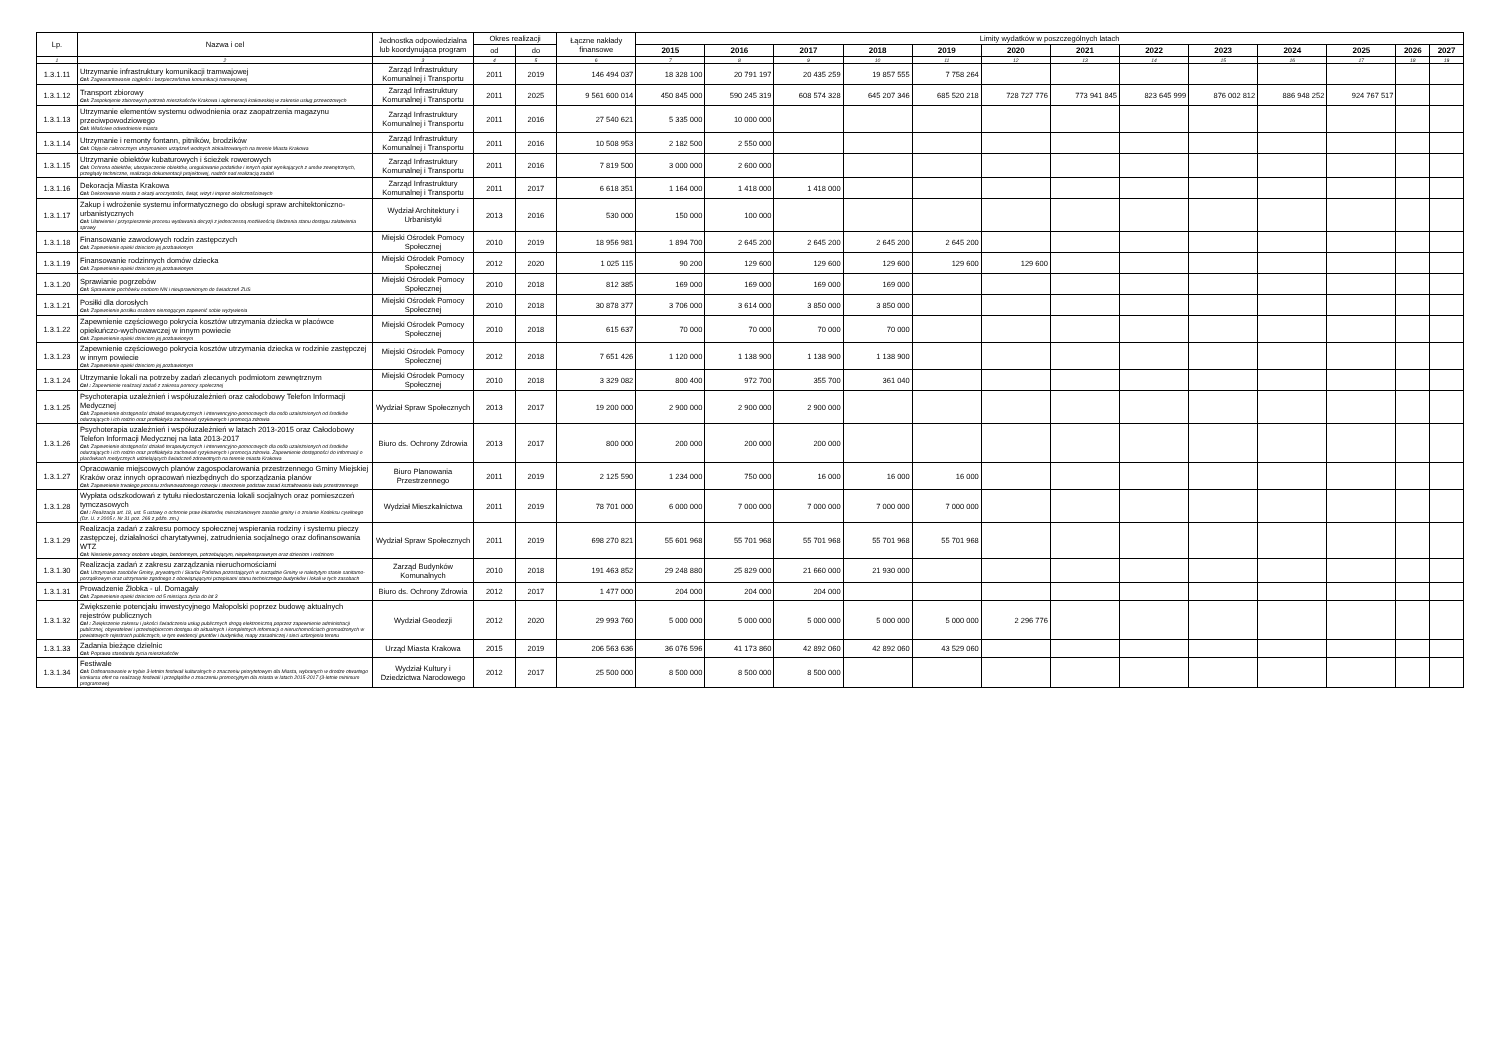| Lp. | Nazwa i cel | Jednostka odpowiedzialna lub koordynująca program | Okres realizacji | | Łączne nakłady finansowe | Limity wydatków w poszczególnych latach | | | | | | | | | | | | |
| --- | --- | --- | --- | --- | --- | --- | --- | --- | --- | --- | --- | --- | --- | --- | --- | --- | --- | --- |
| | | | od | do | | 2015 | 2016 | 2017 | 2018 | 2019 | 2020 | 2021 | 2022 | 2023 | 2024 | 2025 | 2026 | 2027 |
| 1 | 2 | 3 | 4 | 5 | 6 | 7 | 8 | 9 | 10 | 11 | 12 | 13 | 14 | 15 | 16 | 17 | 18 | 19 |
| 1.3.1.11 | Utrzymanie infrastruktury komunikacji tramwajowej Cel: Zagwarantowanie ciągłości i bezpieczeństwa komunikacji tramwajowej | Zarząd Infrastruktury Komunalnej i Transportu | 2011 | 2019 | 146 494 037 | 18 328 100 | 20 791 197 | 20 435 259 | 19 857 555 | 7 758 264 | | | | | | | | |
| 1.3.1.12 | Transport zbiorowy Cel: Zaspokojenie zbiorowych potrzeb mieszkańców Krakowa i aglomeracji krakowskiej w zakresie usług przewozowych | Zarząd Infrastruktury Komunalnej i Transportu | 2011 | 2025 | 9 561 600 014 | 450 845 000 | 590 245 319 | 608 574 328 | 645 207 346 | 685 520 218 | 728 727 776 | 773 941 845 | 823 645 999 | 876 002 812 | 886 948 252 | 924 767 517 | | |
| 1.3.1.13 | Utrzymanie elementów systemu odwodnienia oraz zaopatrzenia magazynu przeciwpowodziowego Cel: Właściwe odwodnienie miasta | Zarząd Infrastruktury Komunalnej i Transportu | 2011 | 2016 | 27 540 621 | 5 335 000 | 10 000 000 | | | | | | | | | | | |
| 1.3.1.14 | Utrzymanie i remonty fontann, pitników, brodzików Cel: Objęcie całorocznym utrzymaniem urządzeń wodnych zlokalizowanych na terenie Miasta Krakowa | Zarząd Infrastruktury Komunalnej i Transportu | 2011 | 2016 | 10 508 953 | 2 182 500 | 2 550 000 | | | | | | | | | | | |
| 1.3.1.15 | Utrzymanie obiektów kubaturowych i ścieżek rowerowych Cel: Ochrona obiektów, ubezpieczenie obiektów, uregulowanie podatków i innych opłat wynikających z umów zewnętrznych, przeglądy techniczne, realizacja dokumentacji projektowej, nadzór nad realizacją zadań | Zarząd Infrastruktury Komunalnej i Transportu | 2011 | 2016 | 7 819 500 | 3 000 000 | 2 600 000 | | | | | | | | | | | |
| 1.3.1.16 | Dekoracja Miasta Krakowa Cel: Dekorowanie miasta z okazji uroczystości, świąt, wizyt i imprez okolicznościowych | Zarząd Infrastruktury Komunalnej i Transportu | 2011 | 2017 | 6 618 351 | 1 164 000 | 1 418 000 | 1 418 000 | | | | | | | | | | |
| 1.3.1.17 | Zakup i wdrożenie systemu informatycznego do obsługi spraw architektoniczno-urbanistycznych Cel: Ułatwienie i przyspieszenie procesu wydawania decyzji z jednoczesną możliwością śledzenia stanu dostępu załatwienia sprawy | Wydział Architektury i Urbanistyki | 2013 | 2016 | 530 000 | 150 000 | 100 000 | | | | | | | | | | | |
| 1.3.1.18 | Finansowanie zawodowych rodzin zastępczych Cel: Zapewnienie opieki dzieciom jej pozbawionym | Miejski Ośrodek Pomocy Społecznej | 2010 | 2019 | 18 956 981 | 1 894 700 | 2 645 200 | 2 645 200 | 2 645 200 | 2 645 200 | | | | | | | | |
| 1.3.1.19 | Finansowanie rodzinnych domów dziecka Cel: Zapewnienie opieki dzieciom jej pozbawionym | Miejski Ośrodek Pomocy Społecznej | 2012 | 2020 | 1 025 115 | 90 200 | 129 600 | 129 600 | 129 600 | 129 600 | 129 600 | | | | | | | |
| 1.3.1.20 | Sprawianie pogrzebów Cel: Sprawianie pochówku osobom NN i nieuprawnionym do świadczeń ZUS | Miejski Ośrodek Pomocy Społecznej | 2010 | 2018 | 812 385 | 169 000 | 169 000 | 169 000 | 169 000 | | | | | | | | | |
| 1.3.1.21 | Posiłki dla dorosłych Cel: Zapewnienie posiłku osobom niemogącym zapewnić sobie wyżywienia | Miejski Ośrodek Pomocy Społecznej | 2010 | 2018 | 30 878 377 | 3 706 000 | 3 614 000 | 3 850 000 | 3 850 000 | | | | | | | | | |
| 1.3.1.22 | Zapewnienie częściowego pokrycia kosztów utrzymania dziecka w placówce opiekuńczo-wychowawczej w innym powiecie Cel: Zapewnienie opieki dzieciom jej pozbawionym | Miejski Ośrodek Pomocy Społecznej | 2010 | 2018 | 615 637 | 70 000 | 70 000 | 70 000 | 70 000 | | | | | | | | | |
| 1.3.1.23 | Zapewnienie częściowego pokrycia kosztów utrzymania dziecka w rodzinie zastępczej w innym powiecie Cel: Zapewnienie opieki dzieciom jej pozbawionym | Miejski Ośrodek Pomocy Społecznej | 2012 | 2018 | 7 651 426 | 1 120 000 | 1 138 900 | 1 138 900 | 1 138 900 | | | | | | | | | |
| 1.3.1.24 | Utrzymanie lokali na potrzeby zadań zlecanych podmiotom zewnętrznym Cel : Zapewnienie realizacji zadań z zakresu pomocy społecznej | Miejski Ośrodek Pomocy Społecznej | 2010 | 2018 | 3 329 082 | 800 400 | 972 700 | 355 700 | 361 040 | | | | | | | | | |
| 1.3.1.25 | Psychoterapia uzależnień i współuzależnień oraz całodobowy Telefon Informacji Medycznej Cel: Zapewnienie dostępności działań terapeutycznych i interwencyjno-pomocowych dla osób uzależnionych od środków odurzających i ich rodzin oraz profilaktyka zachowań ryzykownych i promocja zdrowia | Wydział Spraw Społecznych | 2013 | 2017 | 19 200 000 | 2 900 000 | 2 900 000 | 2 900 000 | | | | | | | | | | |
| 1.3.1.26 | Psychoterapia uzależnień i współuzależnień w latach 2013-2015 oraz Całodobowy Telefon Informacji Medycznej na lata 2013-2017 Cel: Zapewnienie dostępności działań terapeutycznych i interwencyjno-pomocowych dla osób uzależnionych od środków odurzających i ich rodzin oraz profilaktyka zachowań ryzykownych i promocja zdrowia. Zapewnienie dostępności do informacji o placówkach medycznych udzielających świadczeń zdrowotnych na terenie miasta Krakowa | Biuro ds. Ochrony Zdrowia | 2013 | 2017 | 800 000 | 200 000 | 200 000 | 200 000 | | | | | | | | | | |
| 1.3.1.27 | Opracowanie miejscowych planów zagospodarowania przestrzennego Gminy Miejskiej Kraków oraz innych opracowań niezbędnych do sporządzania planów Cel: Zapewnienie trwałego procesu zrównoważonego rozwoju i stworzenie podstaw zasad kształtowania ładu przestrzennego | Biuro Planowania Przestrzennego | 2011 | 2019 | 2 125 590 | 1 234 000 | 750 000 | 16 000 | 16 000 | 16 000 | | | | | | | | |
| 1.3.1.28 | Wypłata odszkodowań z tytułu niedostarczenia lokali socjalnych oraz pomieszczeń tymczasowych Cel : Realizacja art. 18, ust. 5 ustawy o ochronie praw lokatorów, mieszkaniowym zasobie gminy i o zmianie Kodeksu cywilnego (Dz. U. z 2005 r. Nr 31 poz. 266 z późn. zm.) | Wydział Mieszkalnictwa | 2011 | 2019 | 78 701 000 | 6 000 000 | 7 000 000 | 7 000 000 | 7 000 000 | 7 000 000 | | | | | | | | |
| 1.3.1.29 | Realizacja zadań z zakresu pomocy społecznej wspierania rodziny i systemu pieczy zastępczej, działalności charytatywnej, zatrudnienia socjalnego oraz dofinansowania WTZ Cel: Niesienie pomocy osobom ubogim, bezdomnym, potrzebującym, niepełnosprawnym oraz dzieciom i rodzinom | Wydział Spraw Społecznych | 2011 | 2019 | 698 270 821 | 55 601 968 | 55 701 968 | 55 701 968 | 55 701 968 | 55 701 968 | | | | | | | | |
| 1.3.1.30 | Realizacja zadań z zakresu zarządzania nieruchomościami Cel: Utrzymanie zasobów Gminy, prywatnych i Skarbu Państwa pozostających w zarządzie Gminy w należytym stanie sanitarno-porządkowym oraz utrzymanie zgodnego z obowiązującymi przepisami stanu technicznego budynków i lokali w tych zasobach | Zarząd Budynków Komunalnych | 2010 | 2018 | 191 463 852 | 29 248 880 | 25 829 000 | 21 660 000 | 21 930 000 | | | | | | | | | |
| 1.3.1.31 | Prowadzenie Żłobka - ul. Domagały Cel: Zapewnienie opieki dzieciom od 5 miesiąca życia do lat 3 | Biuro ds. Ochrony Zdrowia | 2012 | 2017 | 1 477 000 | 204 000 | 204 000 | 204 000 | | | | | | | | | | |
| 1.3.1.32 | Zwiększenie potencjału inwestycyjnego Małopolski poprzez budowę aktualnych rejestrów publicznych Cel : Zwiększenie zakresu i jakości świadczenia usług publicznych drogą elektroniczną poprzez zapewnienie administracji publicznej, obywatelowi i przedsiębiorcom dostępu do aktualnych i kompletnych informacji o nieruchomościach gromadzonych w powiatowych rejestrach publicznych, w tym ewidencji gruntów i budynków, mapy zasadniczej i sieci uzbrojenia terenu | Wydział Geodezji | 2012 | 2020 | 29 993 760 | 5 000 000 | 5 000 000 | 5 000 000 | 5 000 000 | 5 000 000 | 2 296 776 | | | | | | | |
| 1.3.1.33 | Zadania bieżące dzielnic Cel: Poprawa standardu życia mieszkańców | Urząd Miasta Krakowa | 2015 | 2019 | 206 563 636 | 36 076 596 | 41 173 860 | 42 892 060 | 42 892 060 | 43 529 060 | | | | | | | | |
| 1.3.1.34 | Festiwale Cel: Dofinansowanie w trybie 3-letnim festiwali kulturalnych o znaczeniu priorytetowym dla Miasta, wybranych w drodze otwartego konkursu ofert na realizację festiwali i przeglądów o znaczeniu promocyjnym dla miasta w latach 2015-2017 (3-letnie minimum programowe) | Wydział Kultury i Dziedzictwa Narodowego | 2012 | 2017 | 25 500 000 | 8 500 000 | 8 500 000 | 8 500 000 | | | | | | | | | | |